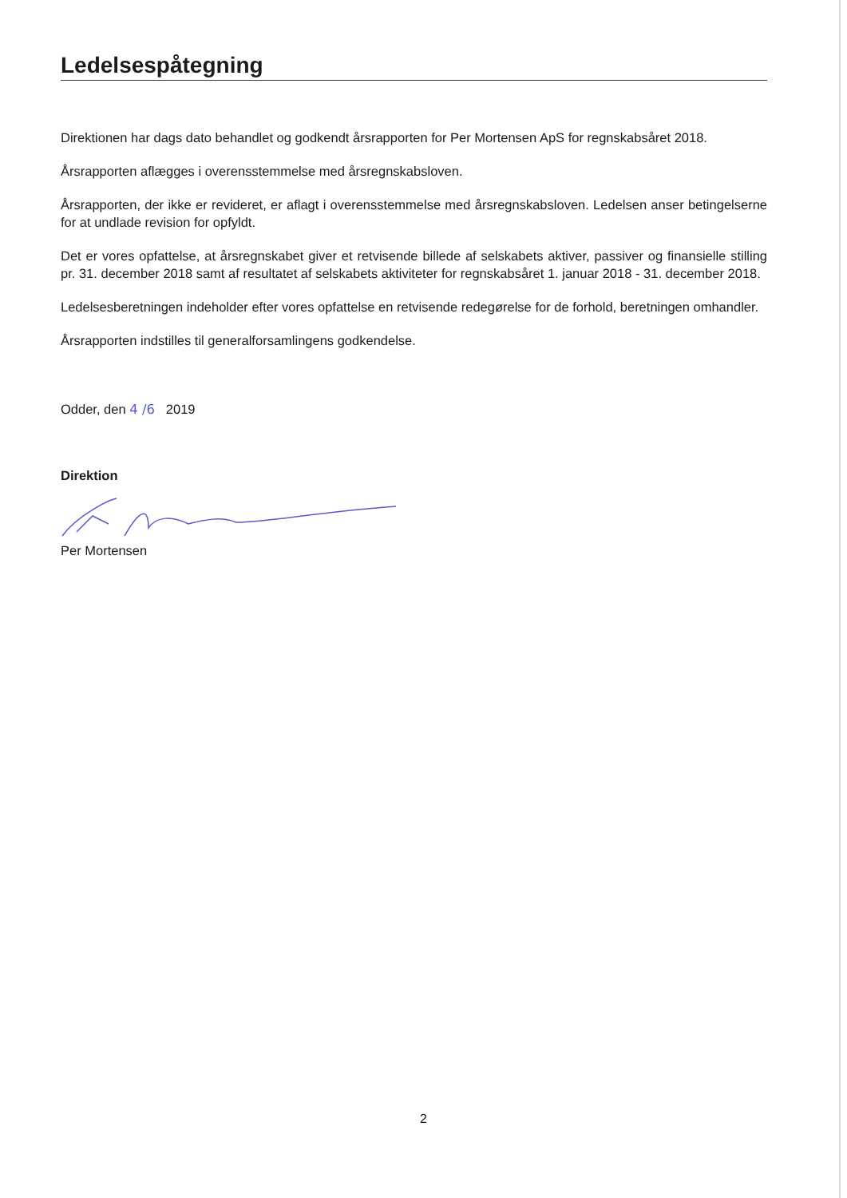Ledelsespåtegning
Direktionen har dags dato behandlet og godkendt årsrapporten for Per Mortensen ApS for regnskabsåret 2018.
Årsrapporten aflægges i overensstemmelse med årsregnskabsloven.
Årsrapporten, der ikke er revideret, er aflagt i overensstemmelse med årsregnskabsloven. Ledelsen anser betingelserne for at undlade revision for opfyldt.
Det er vores opfattelse, at årsregnskabet giver et retvisende billede af selskabets aktiver, passiver og finansielle stilling pr. 31. december 2018 samt af resultatet af selskabets aktiviteter for regnskabsåret 1. januar 2018 - 31. december 2018.
Ledelsesberetningen indeholder efter vores opfattelse en retvisende redegørelse for de forhold, beretningen omhandler.
Årsrapporten indstilles til generalforsamlingens godkendelse.
Odder, den 4 /6 2019
Direktion
Per Mortensen
2